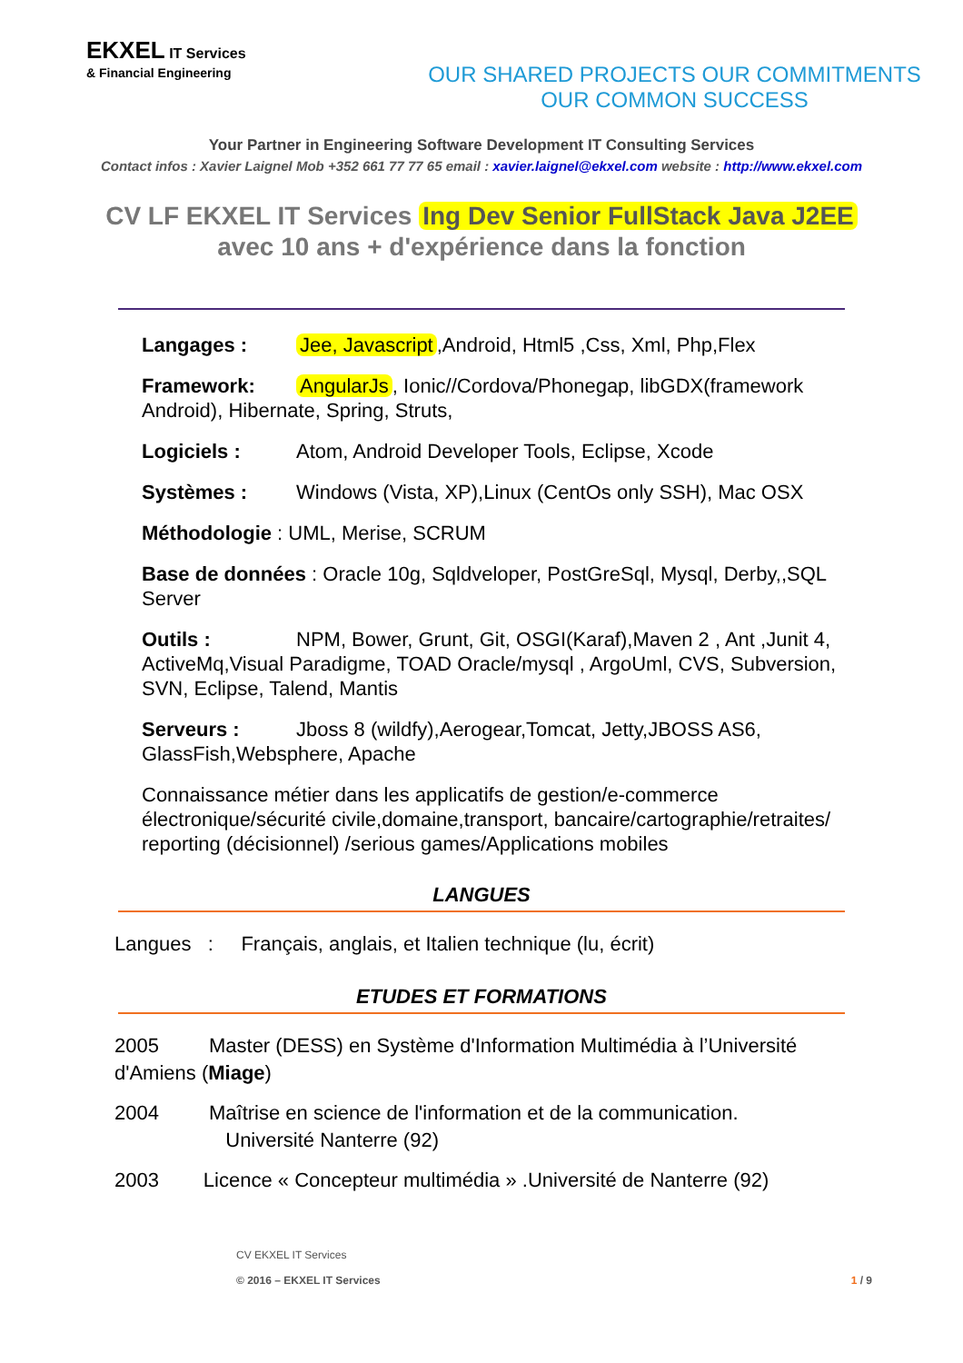EKXEL IT Services
& Financial Engineering
OUR SHARED PROJECTS OUR COMMITMENTS
OUR COMMON SUCCESS
Your Partner in Engineering Software Development IT Consulting Services
Contact infos : Xavier Laignel Mob +352 661 77 77 65 email : xavier.laignel@ekxel.com website : http://www.ekxel.com
CV LF EKXEL IT Services Ing Dev Senior FullStack Java J2EE
avec 10 ans + d'expérience dans la fonction
Langages : Jee, Javascript,Android, Html5 ,Css, Xml, Php,Flex
Framework: AngularJs, Ionic//Cordova/Phonegap, libGDX(framework Android), Hibernate, Spring, Struts,
Logiciels : Atom, Android Developer Tools, Eclipse, Xcode
Systèmes : Windows (Vista, XP),Linux (CentOs only SSH), Mac OSX
Méthodologie : UML, Merise, SCRUM
Base de données : Oracle 10g, Sqldveloper, PostGreSql, Mysql, Derby,,SQL Server
Outils : NPM, Bower, Grunt, Git, OSGI(Karaf),Maven 2 , Ant ,Junit 4, ActiveMq,Visual Paradigme, TOAD Oracle/mysql , ArgoUml, CVS, Subversion, SVN, Eclipse, Talend, Mantis
Serveurs : Jboss 8 (wildfy),Aerogear,Tomcat, Jetty,JBOSS AS6, GlassFish,Websphere, Apache
Connaissance métier dans les applicatifs de gestion/e-commerce électronique/sécurité civile,domaine,transport, bancaire/cartographie/retraites/ reporting (décisionnel) /serious games/Applications mobiles
LANGUES
Langues : Français, anglais, et Italien technique (lu, écrit)
ETUDES ET FORMATIONS
2005 Master (DESS) en Système d'Information Multimédia à l’Université d'Amiens (Miage)
2004 Maîtrise en science de l'information et de la communication.
Université Nanterre (92)
2003 Licence « Concepteur multimédia » .Université de Nanterre (92)
CV EKXEL IT Services
© 2016 – EKXEL IT Services
1 / 9